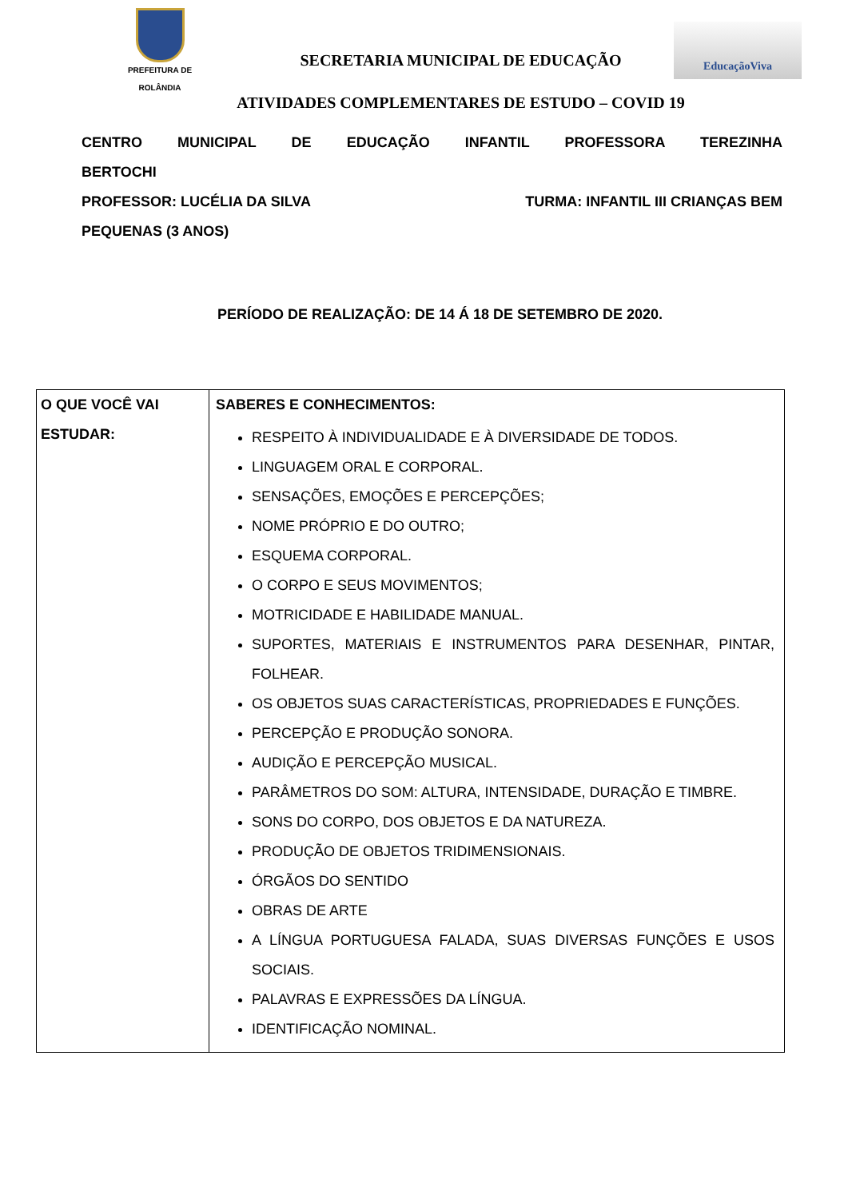PREFEITURA DE
ROLÂNDIA
SECRETARIA MUNICIPAL DE EDUCAÇÃO
ATIVIDADES COMPLEMENTARES DE ESTUDO – COVID 19
EducaçãoViva
CENTRO MUNICIPAL DE EDUCAÇÃO INFANTIL PROFESSORA TEREZINHA
BERTOCHI
PROFESSOR: LUCÉLIA DA SILVA TURMA: INFANTIL III CRIANÇAS BEM
PEQUENAS (3 ANOS)
PERÍODO DE REALIZAÇÃO: DE 14 Á 18 DE SETEMBRO DE 2020.
| O QUE VOCÊ VAI ESTUDAR: | SABERES E CONHECIMENTOS: RESPEITO À INDIVIDUALIDADE E À DIVERSIDADE DE TODOS. LINGUAGEM ORAL E CORPORAL. SENSAÇÕES, EMOÇÕES E PERCEPÇÕES; NOME PRÓPRIO E DO OUTRO; ESQUEMA CORPORAL. O CORPO E SEUS MOVIMENTOS; MOTRICIDADE E HABILIDADE MANUAL. SUPORTES, MATERIAIS E INSTRUMENTOS PARA DESENHAR, PINTAR, FOLHEAR. OS OBJETOS SUAS CARACTERÍSTICAS, PROPRIEDADES E FUNÇÕES. PERCEPÇÃO E PRODUÇÃO SONORA. AUDIÇÃO E PERCEPÇÃO MUSICAL. PARÂMETROS DO SOM: ALTURA, INTENSIDADE, DURAÇÃO E TIMBRE. SONS DO CORPO, DOS OBJETOS E DA NATUREZA. PRODUÇÃO DE OBJETOS TRIDIMENSIONAIS. ÓRGÃOS DO SENTIDO OBRAS DE ARTE A LÍNGUA PORTUGUESA FALADA, SUAS DIVERSAS FUNÇÕES E USOS SOCIAIS. PALAVRAS E EXPRESSÕES DA LÍNGUA. IDENTIFICAÇÃO NOMINAL. |